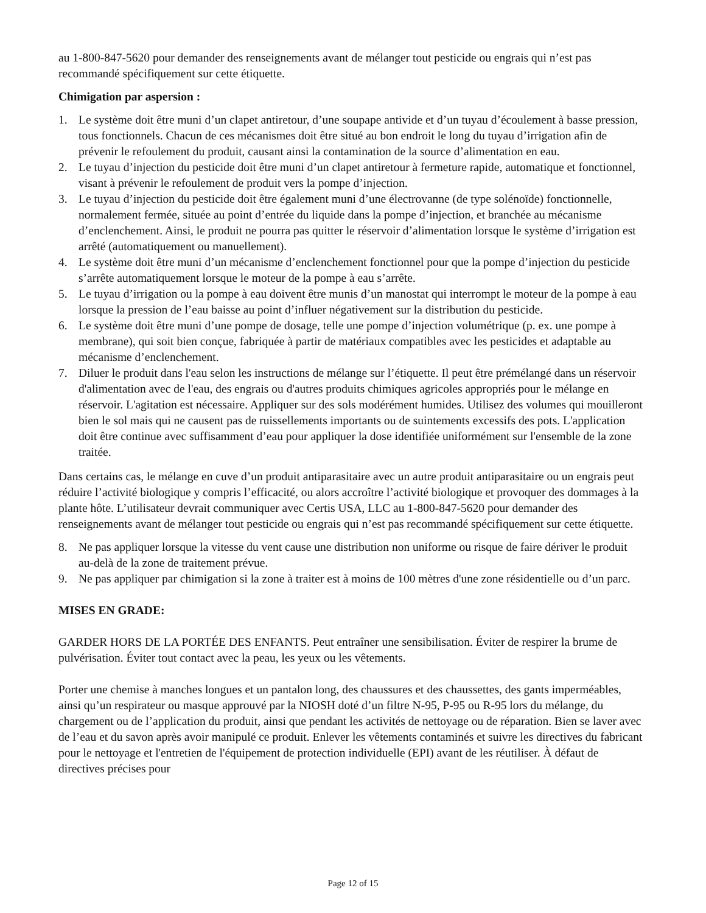au 1-800-847-5620 pour demander des renseignements avant de mélanger tout pesticide ou engrais qui n’est pas recommandé spécifiquement sur cette étiquette.
Chimigation par aspersion :
1. Le système doit être muni d’un clapet antiretour, d’une soupape antivide et d’un tuyau d’écoulement à basse pression, tous fonctionnels. Chacun de ces mécanismes doit être situé au bon endroit le long du tuyau d’irrigation afin de prévenir le refoulement du produit, causant ainsi la contamination de la source d’alimentation en eau.
2. Le tuyau d’injection du pesticide doit être muni d’un clapet antiretour à fermeture rapide, automatique et fonctionnel, visant à prévenir le refoulement de produit vers la pompe d’injection.
3. Le tuyau d’injection du pesticide doit être également muni d’une électrovanne (de type solénoïde) fonctionnelle, normalement fermée, située au point d’entrée du liquide dans la pompe d’injection, et branchée au mécanisme d’enclenchement. Ainsi, le produit ne pourra pas quitter le réservoir d’alimentation lorsque le système d’irrigation est arrêté (automatiquement ou manuellement).
4. Le système doit être muni d’un mécanisme d’enclenchement fonctionnel pour que la pompe d’injection du pesticide s’arrête automatiquement lorsque le moteur de la pompe à eau s’arrête.
5. Le tuyau d’irrigation ou la pompe à eau doivent être munis d’un manostat qui interrompt le moteur de la pompe à eau lorsque la pression de l’eau baisse au point d’influer négativement sur la distribution du pesticide.
6. Le système doit être muni d’une pompe de dosage, telle une pompe d’injection volumétrique (p. ex. une pompe à membrane), qui soit bien conçue, fabriquée à partir de matériaux compatibles avec les pesticides et adaptable au mécanisme d’enclenchement.
7. Diluer le produit dans l'eau selon les instructions de mélange sur l’étiquette. Il peut être prémélangé dans un réservoir d'alimentation avec de l'eau, des engrais ou d'autres produits chimiques agricoles appropriés pour le mélange en réservoir. L'agitation est nécessaire. Appliquer sur des sols modérément humides. Utilisez des volumes qui mouilleront bien le sol mais qui ne causent pas de ruissellements importants ou de suintements excessifs des pots. L'application doit être continue avec suffisamment d’eau pour appliquer la dose identifiée uniformément sur l'ensemble de la zone traitée.
Dans certains cas, le mélange en cuve d’un produit antiparasitaire avec un autre produit antiparasitaire ou un engrais peut réduire l’activité biologique y compris l’efficacité, ou alors accroître l’activité biologique et provoquer des dommages à la plante hôte. L’utilisateur devrait communiquer avec Certis USA, LLC au 1-800-847-5620 pour demander des renseignements avant de mélanger tout pesticide ou engrais qui n’est pas recommandé spécifiquement sur cette étiquette.
8. Ne pas appliquer lorsque la vitesse du vent cause une distribution non uniforme ou risque de faire dériver le produit au-delà de la zone de traitement prévue.
9. Ne pas appliquer par chimigation si la zone à traiter est à moins de 100 mètres d'une zone résidentielle ou d’un parc.
MISES EN GRADE:
GARDER HORS DE LA PORTÉE DES ENFANTS. Peut entraîner une sensibilisation. Éviter de respirer la brume de pulvérisation. Éviter tout contact avec la peau, les yeux ou les vêtements.
Porter une chemise à manches longues et un pantalon long, des chaussures et des chaussettes, des gants imperméables, ainsi qu’un respirateur ou masque approuvé par la NIOSH doté d’un filtre N-95, P-95 ou R-95 lors du mélange, du chargement ou de l’application du produit, ainsi que pendant les activités de nettoyage ou de réparation. Bien se laver avec de l’eau et du savon après avoir manipulé ce produit. Enlever les vêtements contaminés et suivre les directives du fabricant pour le nettoyage et l'entretien de l'équipement de protection individuelle (EPI) avant de les réutiliser. À défaut de directives précises pour
Page 12 of 15